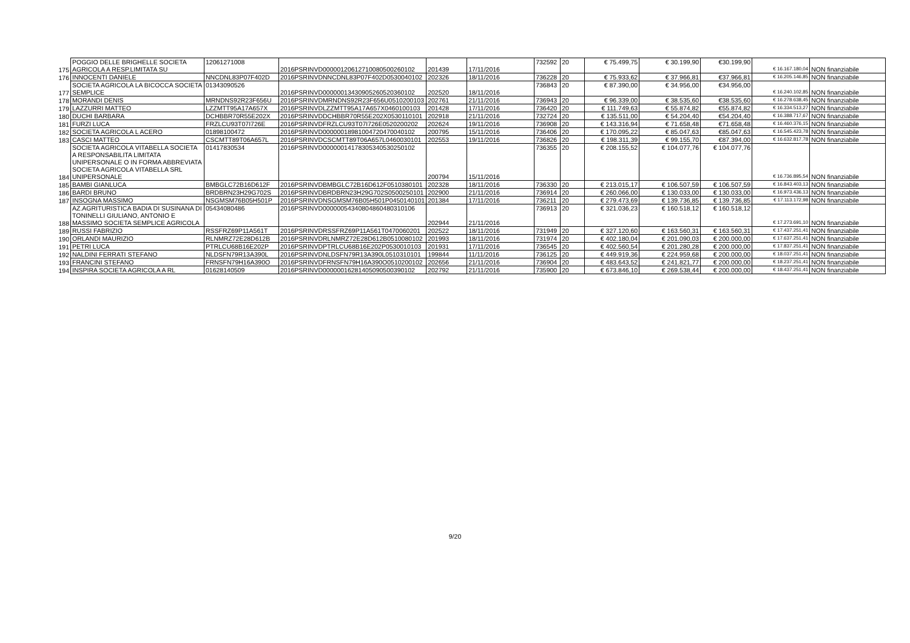| 175 | POGGIO DELLE BRIGHELLE SOCIETA AGRICOLA A RESP.LIMITATA SU | 12061271008 | 2016PSRINVD00000120612710080500260102 | 201439 | 17/11/2016 | 732592 | 20 | € 75.499,75 | € 30.199,90 | €30.199,90 | € 16.167.180,04 | NON finanziabile |
| 176 | INNOCENTI DANIELE | NNCDNL83P07F402D | 2016PSRINVDNNCDNL83P07F402D0530040102 | 202326 | 18/11/2016 | 736228 | 20 | € 75.933,62 | € 37.966,81 | €37.966,81 | € 16.205.146,85 | NON finanziabile |
| 177 | SOCIETA AGRICOLA LA BICOCCA SOCIETA SEMPLICE | 01343090526 | 2016PSRINVD00000013430905260520360102 | 202520 | 18/11/2016 | 736843 | 20 | € 87.390,00 | € 34.956,00 | €34.956,00 | € 16.240.102,85 | NON finanziabile |
| 178 | MORANDI DENIS | MRNDNS92R23F656U | 2016PSRINVDMRNDNS92R23F656U0510200103 | 202761 | 21/11/2016 | 736943 | 20 | € 96.339,00 | € 38.535,60 | €38.535,60 | € 16.278.638,45 | NON finanziabile |
| 179 | LAZZURRI MATTEO | LZZMTT95A17A657X | 2016PSRINVDLZZMTT95A17A657X0460100103 | 201428 | 17/11/2016 | 736420 | 20 | € 111.749,63 | € 55.874,82 | €55.874,82 | € 16.334.513,27 | NON finanziabile |
| 180 | DUCHI BARBARA | DCHBBR70R55E202X | 2016PSRINVDDCHBBR70R55E202X0530110101 | 202918 | 21/11/2016 | 732724 | 20 | € 135.511,00 | € 54.204,40 | €54.204,40 | € 16.388.717,67 | NON finanziabile |
| 181 | FURZI LUCA | FRZLCU93T07I726E | 2016PSRINVDFRZLCU93T07I726E0520200202 | 202624 | 19/11/2016 | 736908 | 20 | € 143.316,94 | € 71.658,48 | €71.658,48 | € 16.460.376,15 | NON finanziabile |
| 182 | SOCIETA AGRICOLA L ACERO | 01898100472 | 2016PSRINVD00000018981004720470040102 | 200795 | 15/11/2016 | 736406 | 20 | € 170.095,22 | € 85.047,63 | €85.047,63 | € 16.545.423,78 | NON finanziabile |
| 183 | CASCI MATTEO | CSCMTT89T06A657L | 2016PSRINVDCSCMTT89T06A657L0460030101 | 202553 | 19/11/2016 | 736826 | 20 | € 198.311,39 | € 99.155,70 | €87.394,00 | € 16.632.817,78 | NON finanziabile |
| 184 | SOCIETA AGRICOLA VITABELLA SOCIETA A RESPONSABILITA LIMITATA UNIPERSONALE O IN FORMA ABBREVIATA SOCIETA AGRICOLA VITABELLA SRL UNIPERSONALE | 01417830534 | 2016PSRINVD00000014178305340530250102 | 200794 | 15/11/2016 | 736355 | 20 | € 208.155,52 | € 104.077,76 | € 104.077,76 | € 16.736.895,54 | NON finanziabile |
| 185 | BAMBI GIANLUCA | BMBGLC72B16D612F | 2016PSRINVDBMBGLC72B16D612F0510380101 | 202328 | 18/11/2016 | 736330 | 20 | € 213.015,17 | € 106.507,59 | € 106.507,59 | € 16.843.403,13 | NON finanziabile |
| 186 | BARDI BRUNO | BRDBRN23H29G702S | 2016PSRINVDBRDBRN23H29G702S0500250101 | 202900 | 21/11/2016 | 736914 | 20 | € 260.066,00 | € 130.033,00 | € 130.033,00 | € 16.973.436,13 | NON finanziabile |
| 187 | INSOGNA MASSIMO | NSGMSM76B05H501P | 2016PSRINVDNSGMSM76B05H501P0450140101 | 201384 | 17/11/2016 | 736211 | 20 | € 279.473,69 | € 139.736,85 | € 139.736,85 | € 17.113.172,98 | NON finanziabile |
| 188 | AZ.AGRITURISTICA BADIA DI SUSINANA DI TONINELLI GIULIANO, ANTONIO E MASSIMO SOCIETA SEMPLICE AGRICOLA | 05434080486 | 2016PSRINVD00000054340804860480310106 | 202944 | 21/11/2016 | 736913 | 20 | € 321.036,23 | € 160.518,12 | € 160.518,12 | € 17.273.691,10 | NON finanziabile |
| 189 | RUSSI FABRIZIO | RSSFRZ69P11A561T | 2016PSRINVDRSSFRZ69P11A561T0470060201 | 202522 | 18/11/2016 | 731949 | 20 | € 327.120,60 | € 163.560,31 | € 163.560,31 | € 17.437.251,41 | NON finanziabile |
| 190 | ORLANDI MAURIZIO | RLNMRZ72E28D612B | 2016PSRINVDRLNMRZ72E28D612B0510080102 | 201993 | 18/11/2016 | 731974 | 20 | € 402.180,04 | € 201.090,03 | € 200.000,00 | € 17.637.251,41 | NON finanziabile |
| 191 | PETRI LUCA | PTRLCU68B16E202P | 2016PSRINVDPTRLCU68B16E202P0530010103 | 201931 | 17/11/2016 | 736545 | 20 | € 402.560,54 | € 201.280,28 | € 200.000,00 | € 17.837.251,41 | NON finanziabile |
| 192 | NALDINI FERRATI STEFANO | NLDSFN79R13A390L | 2016PSRINVDNLDSFN79R13A390L0510310101 | 199844 | 11/11/2016 | 736125 | 20 | € 449.919,36 | € 224.959,68 | € 200.000,00 | € 18.037.251,41 | NON finanziabile |
| 193 | FRANCINI STEFANO | FRNSFN79H16A390O | 2016PSRINVDFRNSFN79H16A390O0510200102 | 202656 | 21/11/2016 | 736904 | 20 | € 483.643,52 | € 241.821,77 | € 200.000,00 | € 18.237.251,41 | NON finanziabile |
| 194 | INSPIRA SOCIETA AGRICOLA A RL | 01628140509 | 2016PSRINVD00000016281405090500390102 | 202792 | 21/11/2016 | 735900 | 20 | € 673.846,10 | € 269.538,44 | € 200.000,00 | € 18.437.251,41 | NON finanziabile |
9/20